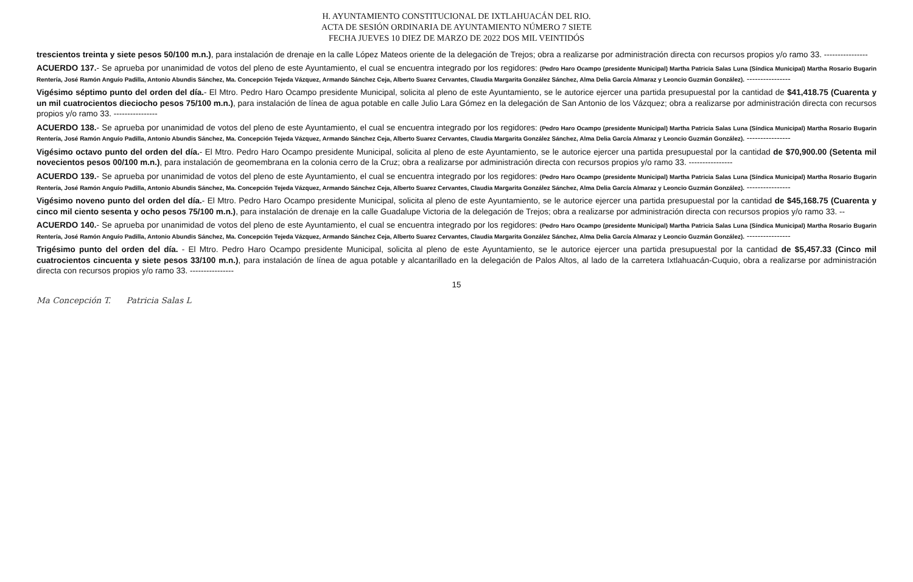H. AYUNTAMIENTO CONSTITUCIONAL DE IXTLAHUACÁN DEL RIO.
ACTA DE SESIÓN ORDINARIA DE AYUNTAMIENTO NÚMERO 7 SIETE
FECHA JUEVES 10 DIEZ DE MARZO DE 2022 DOS MIL VEINTIDÓS
trescientos treinta y siete pesos 50/100 m.n.), para instalación de drenaje en la calle López Mateos oriente de la delegación de Trejos; obra a realizarse por administración directa con recursos propios y/o ramo 33. ----------------
ACUERDO 137.- Se aprueba por unanimidad de votos del pleno de este Ayuntamiento, el cual se encuentra integrado por los regidores: (Pedro Haro Ocampo (presidente Municipal) Martha Patricia Salas Luna (Síndica Municipal) Martha Rosario Bugarin Rentería, José Ramón Anguío Padilla, Antonio Abundis Sánchez, Ma. Concepción Tejeda Vázquez, Armando Sánchez Ceja, Alberto Suarez Cervantes, Claudia Margarita González Sánchez, Alma Delia García Almaraz y Leoncio Guzmán González). ----------------
Vigésimo séptimo punto del orden del día.- El Mtro. Pedro Haro Ocampo presidente Municipal, solicita al pleno de este Ayuntamiento, se le autorice ejercer una partida presupuestal por la cantidad de $41,418.75 (Cuarenta y un mil cuatrocientos dieciocho pesos 75/100 m.n.), para instalación de línea de agua potable en calle Julio Lara Gómez en la delegación de San Antonio de los Vázquez; obra a realizarse por administración directa con recursos propios y/o ramo 33. ----------------
ACUERDO 138.- Se aprueba por unanimidad de votos del pleno de este Ayuntamiento, el cual se encuentra integrado por los regidores: (Pedro Haro Ocampo (presidente Municipal) Martha Patricia Salas Luna (Síndica Municipal) Martha Rosario Bugarin Rentería, José Ramón Anguío Padilla, Antonio Abundis Sánchez, Ma. Concepción Tejeda Vázquez, Armando Sánchez Ceja, Alberto Suarez Cervantes, Claudia Margarita González Sánchez, Alma Delia García Almaraz y Leoncio Guzmán González). ----------------
Vigésimo octavo punto del orden del día.- El Mtro. Pedro Haro Ocampo presidente Municipal, solicita al pleno de este Ayuntamiento, se le autorice ejercer una partida presupuestal por la cantidad de $70,900.00 (Setenta mil novecientos pesos 00/100 m.n.), para instalación de geomembrana en la colonia cerro de la Cruz; obra a realizarse por administración directa con recursos propios y/o ramo 33. ----------------
ACUERDO 139.- Se aprueba por unanimidad de votos del pleno de este Ayuntamiento, el cual se encuentra integrado por los regidores: (Pedro Haro Ocampo (presidente Municipal) Martha Patricia Salas Luna (Síndica Municipal) Martha Rosario Bugarin Rentería, José Ramón Anguío Padilla, Antonio Abundis Sánchez, Ma. Concepción Tejeda Vázquez, Armando Sánchez Ceja, Alberto Suarez Cervantes, Claudia Margarita González Sánchez, Alma Delia García Almaraz y Leoncio Guzmán González). ----------------
Vigésimo noveno punto del orden del día.- El Mtro. Pedro Haro Ocampo presidente Municipal, solicita al pleno de este Ayuntamiento, se le autorice ejercer una partida presupuestal por la cantidad de $45,168.75 (Cuarenta y cinco mil ciento sesenta y ocho pesos 75/100 m.n.), para instalación de drenaje en la calle Guadalupe Victoria de la delegación de Trejos; obra a realizarse por administración directa con recursos propios y/o ramo 33. --
ACUERDO 140.- Se aprueba por unanimidad de votos del pleno de este Ayuntamiento, el cual se encuentra integrado por los regidores: (Pedro Haro Ocampo (presidente Municipal) Martha Patricia Salas Luna (Síndica Municipal) Martha Rosario Bugarin Rentería, José Ramón Anguío Padilla, Antonio Abundis Sánchez, Ma. Concepción Tejeda Vázquez, Armando Sánchez Ceja, Alberto Suarez Cervantes, Claudia Margarita González Sánchez, Alma Delia García Almaraz y Leoncio Guzmán González). ----------------
Trigésimo punto del orden del día. - El Mtro. Pedro Haro Ocampo presidente Municipal, solicita al pleno de este Ayuntamiento, se le autorice ejercer una partida presupuestal por la cantidad de $5,457.33 (Cinco mil cuatrocientos cincuenta y siete pesos 33/100 m.n.), para instalación de línea de agua potable y alcantarillado en la delegación de Palos Altos, al lado de la carretera Ixtlahuacán-Cuquio, obra a realizarse por administración directa con recursos propios y/o ramo 33. ----------------
15
Ma Concepción T. Patricia Salas L